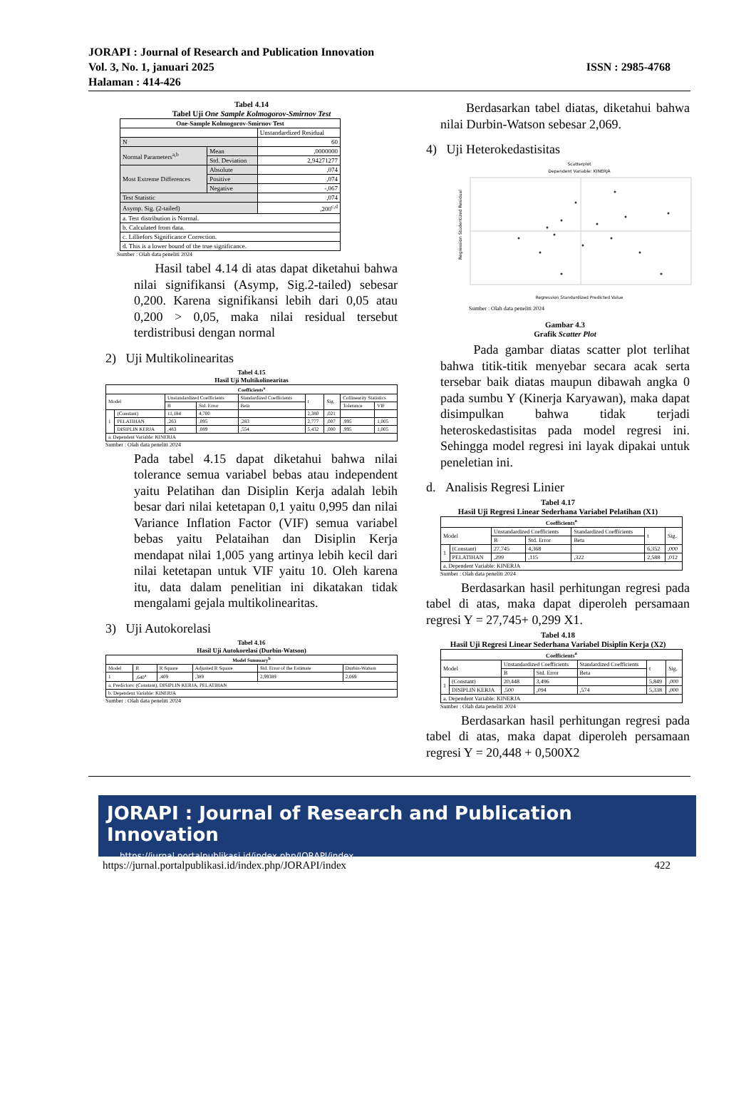JORAPI : Journal of Research and Publication Innovation
Vol. 3, No. 1, januari 2025
Halaman : 414-426
ISSN : 2985-4768
Tabel 4.14
Tabel Uji One Sample Kolmogorov-Smirnov Test
| One-Sample Kolmogorov-Smirnov Test | | |
| --- | --- | --- |
| | | Unstandardized Residual |
| N | | 60 |
| Normal Parameters<sup>a,b</sup> | Mean | ,0000000 |
| | Std. Deviation | 2,94271277 |
| Most Extreme Differences | Absolute | ,074 |
| | Positive | ,074 |
| | Negative | -,067 |
| Test Statistic | | ,074 |
| Asymp. Sig. (2-tailed) | | ,200<sup>c,d</sup> |
| a. Test distribution is Normal. | | |
| b. Calculated from data. | | |
| c. Lilliefors Significance Correction. | | |
| d. This is a lower bound of the true significance. | | |
Sumber : Olah data peneliti 2024
Hasil tabel 4.14 di atas dapat diketahui bahwa nilai signifikansi (Asymp, Sig.2-tailed) sebesar 0,200. Karena signifikansi lebih dari 0,05 atau 0,200 > 0,05, maka nilai residual tersebut terdistribusi dengan normal
2) Uji Multikolinearitas
Tabel 4.15
Hasil Uji Multikolinearitas
| Coefficients<sup>a</sup> | | | | | | | | |
| --- | --- | --- | --- | --- | --- | --- | --- | --- |
| Model | | Unstandardized Coefficients | | Standardized Coefficients | t | Sig. | Collinearity Statistics | |
| | | B | Std. Error | Beta | | | Tolerance | VIF |
| 1 | (Constant) | 11,184 | 4,700 | | 2,380 | ,021 | | |
| | PELATIHAN | ,263 | ,095 | ,283 | 2,777 | ,007 | ,995 | 1,005 |
| | DISIPLIN KERJA | ,483 | ,089 | ,554 | 5,432 | ,000 | ,995 | 1,005 |
| a. Dependent Variable: KINERJA | | | | | | | | |
Sumber : Olah data peneliti 2024
Pada tabel 4.15 dapat diketahui bahwa nilai tolerance semua variabel bebas atau independent yaitu Pelatihan dan Disiplin Kerja adalah lebih besar dari nilai ketetapan 0,1 yaitu 0,995 dan nilai Variance Inflation Factor (VIF) semua variabel bebas yaitu Pelataihan dan Disiplin Kerja mendapat nilai 1,005 yang artinya lebih kecil dari nilai ketetapan untuk VIF yaitu 10. Oleh karena itu, data dalam penelitian ini dikatakan tidak mengalami gejala multikolinearitas.
3) Uji Autokorelasi
Tabel 4.16
Hasil Uji Autokorelasi (Durbin-Watson)
| Model Summary<sup>b</sup> | | | | | |
| --- | --- | --- | --- | --- | --- |
| Model | R | R Square | Adjusted R Square | Std. Error of the Estimate | Durbin-Watson |
| 1 | ,640<sup>a</sup> | ,409 | ,389 | 2,99389 | 2,069 |
| a. Predictors: (Constant), DISIPLIN KERJA, PELATIHAN | | | | | |
| b. Dependent Variable: KINERJA | | | | | |
Sumber : Olah data peneliti 2024
Berdasarkan tabel diatas, diketahui bahwa nilai Durbin-Watson sebesar 2,069.
4) Uji Heterokedastisitas
Scatterplot
Dependent Variable: KINERJA
Regression Standardized Predicted Value
Regression Studentized Residual
Sumber : Olah data peneliti 2024
Gambar 4.3
Grafik Scatter Plot
Pada gambar diatas scatter plot terlihat bahwa titik-titik menyebar secara acak serta tersebar baik diatas maupun dibawah angka 0 pada sumbu Y (Kinerja Karyawan), maka dapat disimpulkan bahwa tidak terjadi heteroskedastisitas pada model regresi ini. Sehingga model regresi ini layak dipakai untuk peneletian ini.
d. Analisis Regresi Linier
Tabel 4.17
Hasil Uji Regresi Linear Sederhana Variabel Pelatihan (X1)
| Coefficients<sup>a</sup> | | | | | | |
| --- | --- | --- | --- | --- | --- | --- |
| Model | | Unstandardized Coefficients | | Standardized Coefficients | t | Sig. |
| | | B | Std. Error | Beta | | |
| 1 | (Constant) | 27,745 | 4,368 | | 6,352 | ,000 |
| | PELATIHAN | ,299 | ,115 | ,322 | 2,588 | ,012 |
| a. Dependent Variable: KINERJA | | | | | | |
Sumber : Olah data peneliti 2024
Berdasarkan hasil perhitungan regresi pada tabel di atas, maka dapat diperoleh persamaan regresi Y = 27,745+ 0,299 X1.
Tabel 4.18
Hasil Uji Regresi Linear Sederhana Variabel Disiplin Kerja (X2)
| Coefficients<sup>a</sup> | | | | | | |
| --- | --- | --- | --- | --- | --- | --- |
| Model | | Unstandardized Coefficients | | Standardized Coefficients | t | Sig. |
| | | B | Std. Error | Beta | | |
| 1 | (Constant) | 20,448 | 3,496 | | 5,849 | ,000 |
| | DISIPLIN KERJA | ,500 | ,094 | ,574 | 5,338 | ,000 |
| a. Dependent Variable: KINERJA | | | | | | |
Sumber : Olah data peneliti 2024
Berdasarkan hasil perhitungan regresi pada tabel di atas, maka dapat diperoleh persamaan regresi Y = 20,448 + 0,500X2
JORAPI : Journal of Research and Publication Innovation
https://jurnal.portalpublikasi.id/index.php/JORAPI/index
https://jurnal.portalpublikasi.id/index.php/JORAPI/index 422